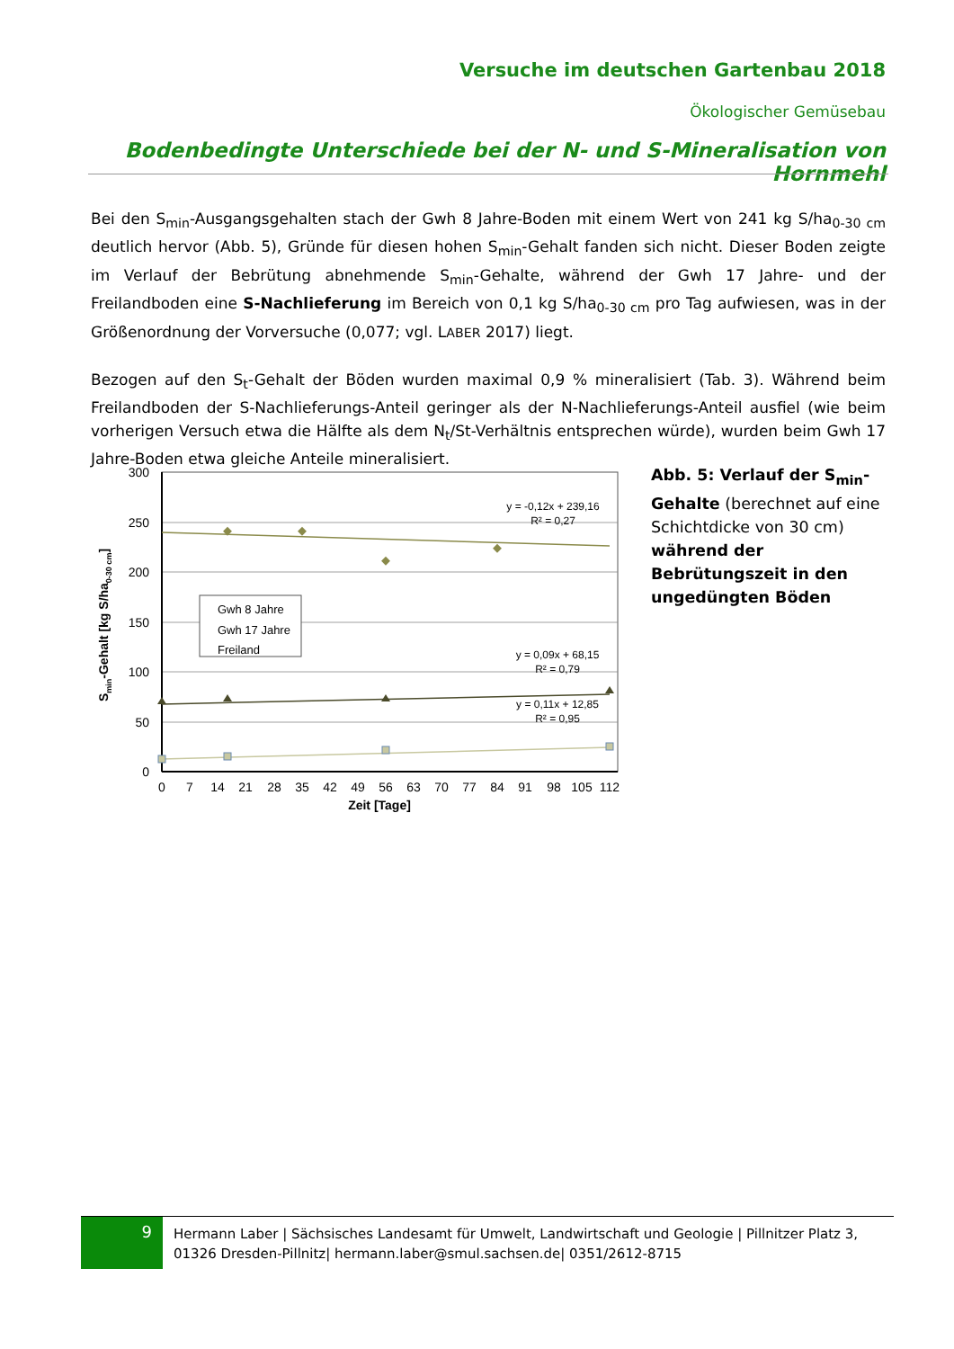Versuche im deutschen Gartenbau 2018
Ökologischer Gemüsebau
Bodenbedingte Unterschiede bei der N- und S-Mineralisation von Hornmehl
Bei den S<sub>min</sub>-Ausgangsgehalten stach der Gwh 8 Jahre-Boden mit einem Wert von 241 kg S/ha<sub>0-30 cm</sub> deutlich hervor (Abb. 5), Gründe für diesen hohen S<sub>min</sub>-Gehalt fanden sich nicht. Dieser Boden zeigte im Verlauf der Bebrütung abnehmende S<sub>min</sub>-Gehalte, während der Gwh 17 Jahre- und der Freilandboden eine S-Nachlieferung im Bereich von 0,1 kg S/ha<sub>0-30 cm</sub> pro Tag aufwiesen, was in der Größenordnung der Vorversuche (0,077; vgl. LABER 2017) liegt.
Bezogen auf den S<sub>t</sub>-Gehalt der Böden wurden maximal 0,9 % mineralisiert (Tab. 3). Während beim Freilandboden der S-Nachlieferungs-Anteil geringer als der N-Nachlieferungs-Anteil ausfiel (wie beim vorherigen Versuch etwa die Hälfte als dem N<sub>t</sub>/St-Verhältnis entsprechen würde), wurden beim Gwh 17 Jahre-Boden etwa gleiche Anteile mineralisiert.
300
250
200
150
100
50
0
0
7
14
21
28
35
42
49
56
63
70
77
84
91
98
105
112
Zeit [Tage]
Smin-Gehalt [kg S/ha0-30 cm]
y = -0,12x + 239,16
R² = 0,27
y = 0,09x + 68,15
R² = 0,79
y = 0,11x + 12,85
R² = 0,95
Gwh 8 Jahre
Gwh 17 Jahre
Freiland
Abb. 5: Verlauf der S<sub>min</sub>-Gehalte (berechnet auf eine Schichtdicke von 30 cm) während der Bebrütungszeit in den ungedüngten Böden
9
Hermann Laber | Sächsisches Landesamt für Umwelt, Landwirtschaft und Geologie | Pillnitzer Platz 3,
01326 Dresden-Pillnitz| hermann.laber@smul.sachsen.de| 0351/2612-8715